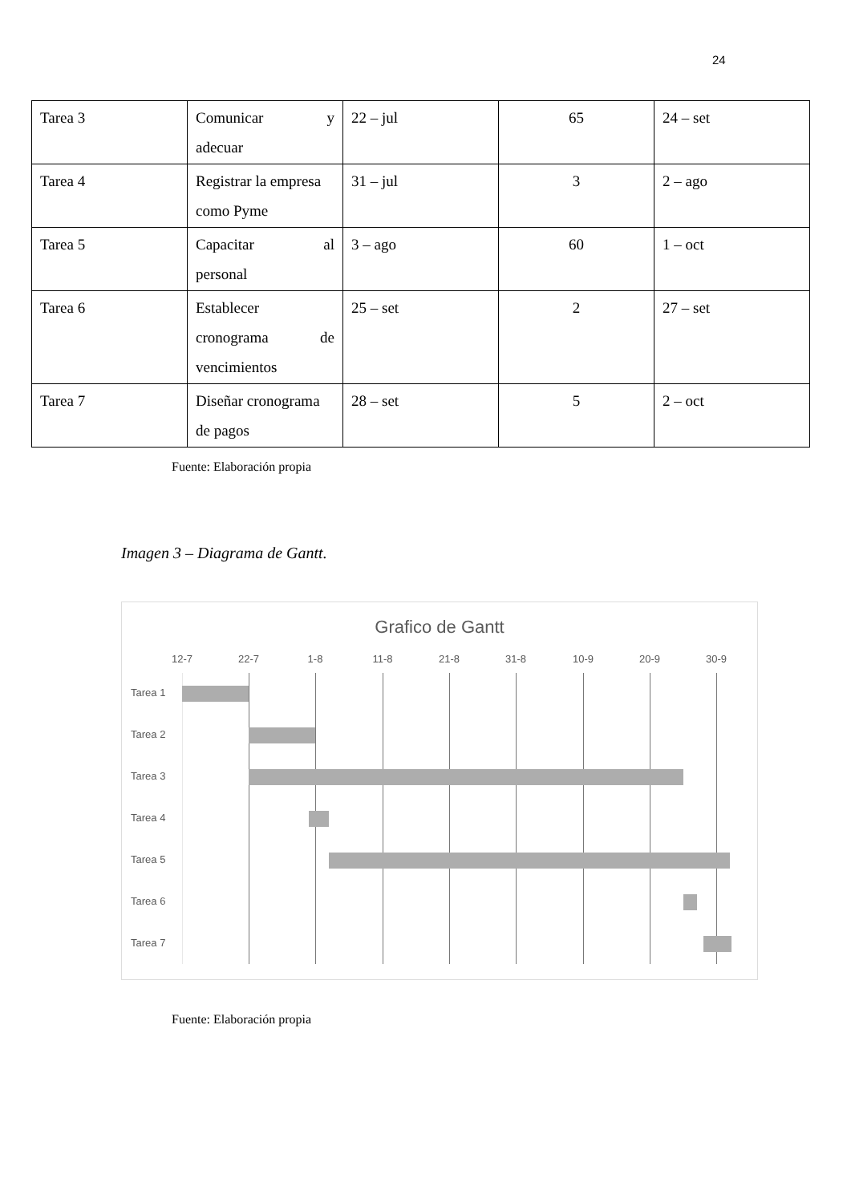24
| Tarea 3 | Comunicar y adecuar | 22 – jul | 65 | 24 – set |
| Tarea 4 | Registrar la empresa como Pyme | 31 – jul | 3 | 2 – ago |
| Tarea 5 | Capacitar al personal | 3 – ago | 60 | 1 – oct |
| Tarea 6 | Establecer cronograma de vencimientos | 25 – set | 2 | 27 – set |
| Tarea 7 | Diseñar cronograma de pagos | 28 – set | 5 | 2 – oct |
Fuente: Elaboración propia
Imagen 3 – Diagrama de Gantt.
Grafico de Gantt
12-7 22-7 1-8 11-8 21-8 31-8 10-9 20-9 30-9
Tarea 1
Tarea 2
Tarea 3
Tarea 4
Tarea 5
Tarea 6
Tarea 7
Fuente: Elaboración propia